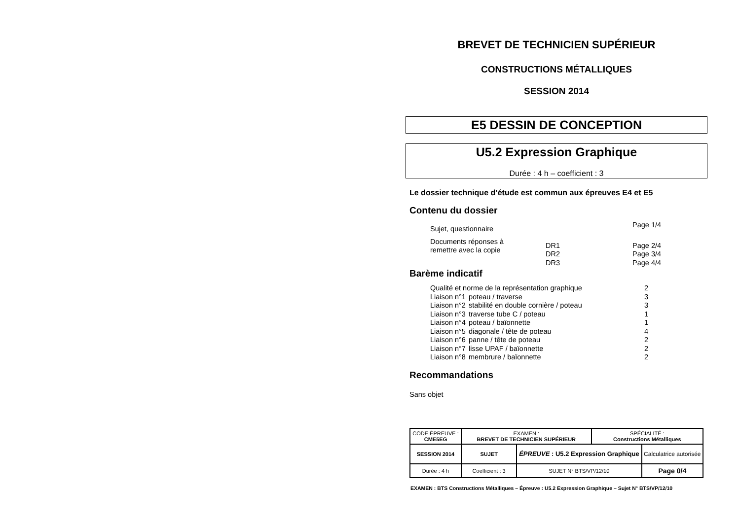BREVET DE TECHNICIEN SUPÉRIEUR
CONSTRUCTIONS MÉTALLIQUES
SESSION 2014
E5 DESSIN DE CONCEPTION
U5.2 Expression Graphique
Durée : 4 h – coefficient : 3
Le dossier technique d’étude est commun aux épreuves E4 et E5
Contenu du dossier
| Sujet, questionnaire | | Page 1/4 |
| Documents réponses à remettre avec la copie | DR1 DR2 DR3 | Page 2/4 Page 3/4 Page 4/4 |
Barème indicatif
| Qualité et norme de la représentation graphique | | 2 |
| Liaison n°1 | poteau / traverse | 3 |
| Liaison n°2 | stabilité en double cornière / poteau | 3 |
| Liaison n°3 | traverse tube C / poteau | 1 |
| Liaison n°4 | poteau / baïonnette | 1 |
| Liaison n°5 | diagonale / tête de poteau | 4 |
| Liaison n°6 | panne / tête de poteau | 2 |
| Liaison n°7 | lisse UPAF / baïonnette | 2 |
| Liaison n°8 | membrure / baïonnette | 2 |
Recommandations
Sans objet
| CODE ÉPREUVE : CME5EG | EXAMEN : BREVET DE TECHNICIEN SUPÉRIEUR | | | SPÉCIALITÉ : Constructions Métalliques | |
| SESSION 2014 | SUJET | ÉPREUVE : U5.2 Expression Graphique | | | Calculatrice autorisée |
| Durée : 4 h | Coefficient : 3 | | SUJET N° BTS/VP/12/10 | | Page 0/4 |
EXAMEN : BTS Constructions Métalliques – Épreuve : U5.2 Expression Graphique – Sujet N° BTS/VP/12/10